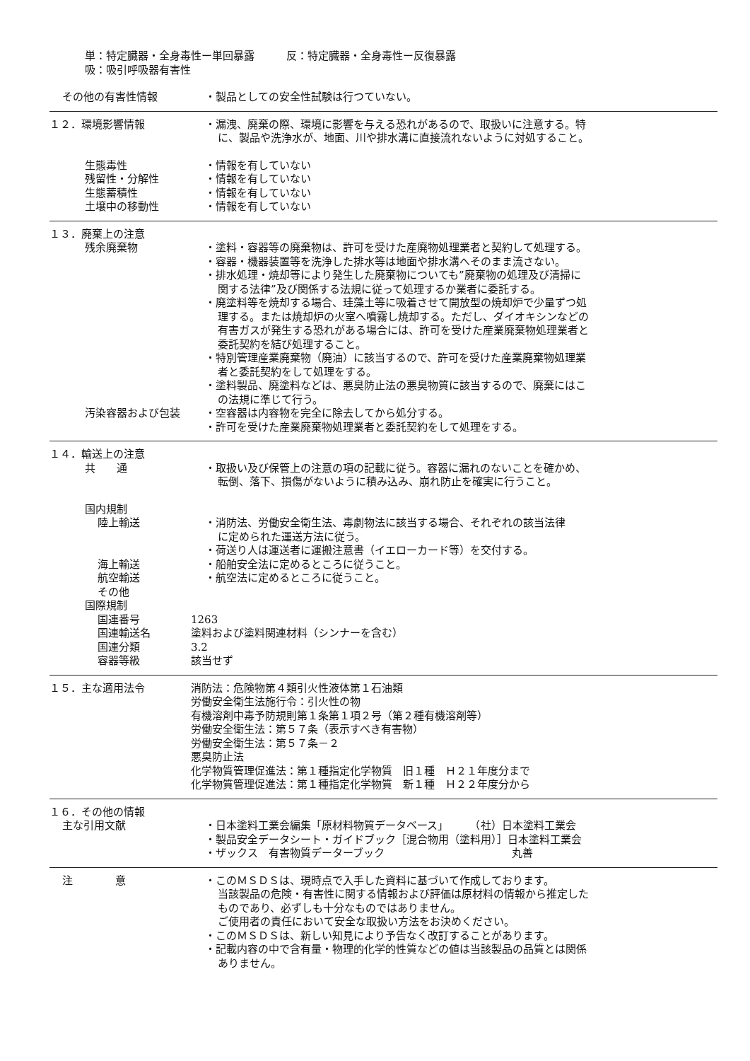単：特定臓器・全身毒性ー単回暴露　　　反：特定臓器・全身毒性ー反復暴露
吸：吸引呼吸器有害性
その他の有害性情報 ・製品としての安全性試験は行つていない。
１２．環境影響情報 ・漏洩、廃棄の際、環境に影響を与える恐れがあるので、取扱いに注意する。特
に、製品や洗浄水が、地面、川や排水溝に直接流れないように対処すること。
生態毒性
残留性・分解性
生態蓄積性
土壌中の移動性
・情報を有していない
・情報を有していない
・情報を有していない
・情報を有していない
１３．廃棄上の注意
残余廃棄物 ・塗料・容器等の廃棄物は、許可を受けた産廃物処理業者と契約して処理する。
・容器・機器装置等を洗浄した排水等は地面や排水溝へそのまま流さない。
・排水処理・焼却等により発生した廃棄物についても”廃棄物の処理及び清掃に
関する法律”及び関係する法規に従って処理するか業者に委託する。
・廃塗料等を焼却する場合、珪藻土等に吸着させて開放型の焼却炉で少量ずつ処
理する。または焼却炉の火室へ噴霧し焼却する。ただし、ダイオキシンなどの
有害ガスが発生する恐れがある場合には、許可を受けた産業廃棄物処理業者と
委託契約を結び処理すること。
・特別管理産業廃棄物（廃油）に該当するので、許可を受けた産業廃棄物処理業
者と委託契約をして処理をする。
・塗料製品、廃塗料などは、悪臭防止法の悪臭物質に該当するので、廃棄にはこ
の法規に準じて行う。
汚染容器および包装 ・空容器は内容物を完全に除去してから処分する。
・許可を受けた産業廃棄物処理業者と委託契約をして処理をする。
１４．輸送上の注意
共　　通 ・取扱い及び保管上の注意の項の記載に従う。容器に漏れのないことを確かめ、
転倒、落下、損傷がないように積み込み、崩れ防止を確実に行うこと。
国内規制
陸上輸送 ・消防法、労働安全衛生法、毒劇物法に該当する場合、それぞれの該当法律
に定められた運送方法に従う。
・荷送り人は運送者に運搬注意書（イエローカード等）を交付する。
海上輸送
航空輸送
その他
・船舶安全法に定めるところに従うこと。
・航空法に定めるところに従うこと。
国際規制
国連番号
国連輸送名
国連分類
容器等級
1263
塗料および塗料関連材料（シンナーを含む）
3.2
該当せず
１５．主な適用法令 消防法：危険物第４類引火性液体第１石油類
労働安全衛生法施行令：引火性の物
有機溶剤中毒予防規則第１条第１項２号（第２種有機溶剤等）
労働安全衛生法：第５７条（表示すべき有害物）
労働安全衛生法：第５７条－２
悪臭防止法
化学物質管理促進法：第１種指定化学物質　旧１種　Ｈ２１年度分まで
化学物質管理促進法：第１種指定化学物質　新１種　Ｈ２２年度分から
１６．その他の情報
主な引用文献 ・日本塗料工業会編集「原材料物質データベース」　　　（社）日本塗料工業会
・製品安全データシート・ガイドブック［混合物用（塗料用）］日本塗料工業会
・ザックス　有害物質データーブック　　　　　　　　　　　　丸善
注　　　　意 ・このＭＳＤＳは、現時点で入手した資料に基づいて作成しております。
当該製品の危険・有害性に関する情報および評価は原材料の情報から推定した
ものであり、必ずしも十分なものではありません。
ご使用者の責任において安全な取扱い方法をお決めください。
・このＭＳＤＳは、新しい知見により予告なく改訂することがあります。
・記載内容の中で含有量・物理的化学的性質などの値は当該製品の品質とは関係
ありません。